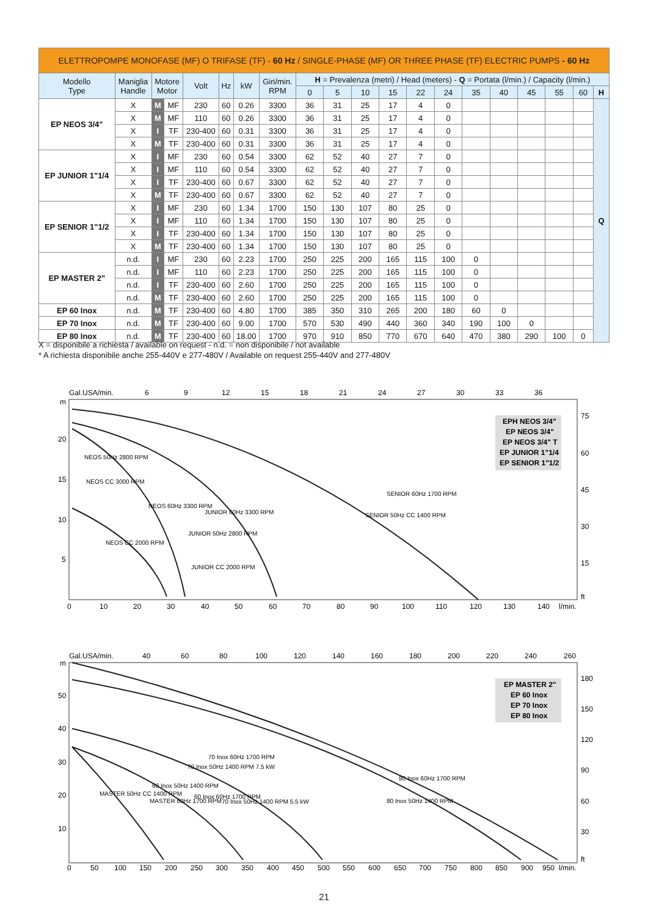| ELETTROPOMPE MONOFASE (MF) O TRIFASE (TF) - 60 Hz / SINGLE-PHASE (MF) OR THREE PHASE (TF) ELECTRIC PUMPS - 60 Hz | | | | | | | | | | | | | | | | | | | |
| --- | --- | --- | --- | --- | --- | --- | --- | --- | --- | --- | --- | --- | --- | --- | --- | --- | --- | --- | --- |
| Modello Type | Maniglia Handle | Motore Motor | | Volt | Hz | kW | Giri/min. RPM | H = Prevalenza (metri) / Head (meters) - Q = Portata (l/min.) / Capacity (l/min.) | | | | | | | | | | | |
| | | | | | | | | 0 | 5 | 10 | 15 | 22 | 24 | 35 | 40 | 45 | 55 | 60 | H |
| EP NEOS 3/4" | X | M | MF | 230 | 60 | 0.26 | 3300 | 36 | 31 | 25 | 17 | 4 | 0 | | | | | | Q |
| | X | M | MF | 110 | 60 | 0.26 | 3300 | 36 | 31 | 25 | 17 | 4 | 0 | | | | | | |
| | X | I | TF | 230-400 | 60 | 0.31 | 3300 | 36 | 31 | 25 | 17 | 4 | 0 | | | | | | |
| | X | M | TF | 230-400 | 60 | 0.31 | 3300 | 36 | 31 | 25 | 17 | 4 | 0 | | | | | | |
| EP JUNIOR 1"1/4 | X | I | MF | 230 | 60 | 0.54 | 3300 | 62 | 52 | 40 | 27 | 7 | 0 | | | | | | |
| | X | I | MF | 110 | 60 | 0.54 | 3300 | 62 | 52 | 40 | 27 | 7 | 0 | | | | | | |
| | X | I | TF | 230-400 | 60 | 0.67 | 3300 | 62 | 52 | 40 | 27 | 7 | 0 | | | | | | |
| | X | M | TF | 230-400 | 60 | 0.67 | 3300 | 62 | 52 | 40 | 27 | 7 | 0 | | | | | | |
| EP SENIOR 1"1/2 | X | I | MF | 230 | 60 | 1.34 | 1700 | 150 | 130 | 107 | 80 | 25 | 0 | | | | | | |
| | X | I | MF | 110 | 60 | 1.34 | 1700 | 150 | 130 | 107 | 80 | 25 | 0 | | | | | | |
| | X | I | TF | 230-400 | 60 | 1.34 | 1700 | 150 | 130 | 107 | 80 | 25 | 0 | | | | | | |
| | X | M | TF | 230-400 | 60 | 1.34 | 1700 | 150 | 130 | 107 | 80 | 25 | 0 | | | | | | |
| EP MASTER 2" | n.d. | I | MF | 230 | 60 | 2.23 | 1700 | 250 | 225 | 200 | 165 | 115 | 100 | 0 | | | | | |
| | n.d. | I | MF | 110 | 60 | 2.23 | 1700 | 250 | 225 | 200 | 165 | 115 | 100 | 0 | | | | | |
| | n.d. | I | TF | 230-400 | 60 | 2.60 | 1700 | 250 | 225 | 200 | 165 | 115 | 100 | 0 | | | | | |
| | n.d. | M | TF | 230-400 | 60 | 2.60 | 1700 | 250 | 225 | 200 | 165 | 115 | 100 | 0 | | | | | |
| EP 60 Inox | n.d. | M | TF | 230-400 | 60 | 4.80 | 1700 | 385 | 350 | 310 | 265 | 200 | 180 | 60 | 0 | | | | |
| EP 70 Inox | n.d. | M | TF | 230-400 | 60 | 9.00 | 1700 | 570 | 530 | 490 | 440 | 360 | 340 | 190 | 100 | 0 | | | |
| EP 80 Inox | n.d. | M | TF | 230-400 | 60 | 18.00 | 1700 | 970 | 910 | 850 | 770 | 670 | 640 | 470 | 380 | 290 | 100 | 0 | |
X = disponibile a richiesta / available on request - n.d. = non disponibile / not available
* A richiesta disponibile anche 255-440V e 277-480V / Available on request 255-440V and 277-480V
Gal.USA/min.
6
9
12
15
18
21
24
27
30
33
36
m
20
15
10
5
75
60
45
30
15
ft
EPH NEOS 3/4"
EP NEOS 3/4"
EP NEOS 3/4" T
EP JUNIOR 1"1/4
EP SENIOR 1"1/2
SENIOR 60Hz 1700 RPM
SENIOR 50Hz CC 1400 RPM
NEOS 50Hz 2800 RPM
NEOS CC 3000 RPM
NEOS CC 2000 RPM
NEOS 60Hz 3300 RPM
JUNIOR 60Hz 3300 RPM
JUNIOR 50Hz 2800 RPM
JUNIOR CC 2000 RPM
0
10
20
30
40
50
60
70
80
90
100
110
120
130
140
l/min.
Gal.USA/min.
40
60
80
100
120
140
160
180
200
220
240
260
m
50
40
30
20
10
180
150
120
90
60
30
ft
EP MASTER 2"
EP 60 Inox
EP 70 Inox
EP 80 Inox
80 Inox 60Hz 1700 RPM
80 Inox 50Hz 1400 RPM
70 Inox 60Hz 1700 RPM
70 Inox 50Hz 1400 RPM 7.5 kW
70 Inox 50Hz 1400 RPM 5.5 kW
60 Inox 50Hz 1400 RPM
60 Inox 60Hz 1700 RPM
MASTER 50Hz CC 1400 RPM
MASTER 60Hz 1700 RPM
0
50
100
150
200
250
300
350
400
450
500
550
600
650
700
750
800
850
900
950
l/min.
21